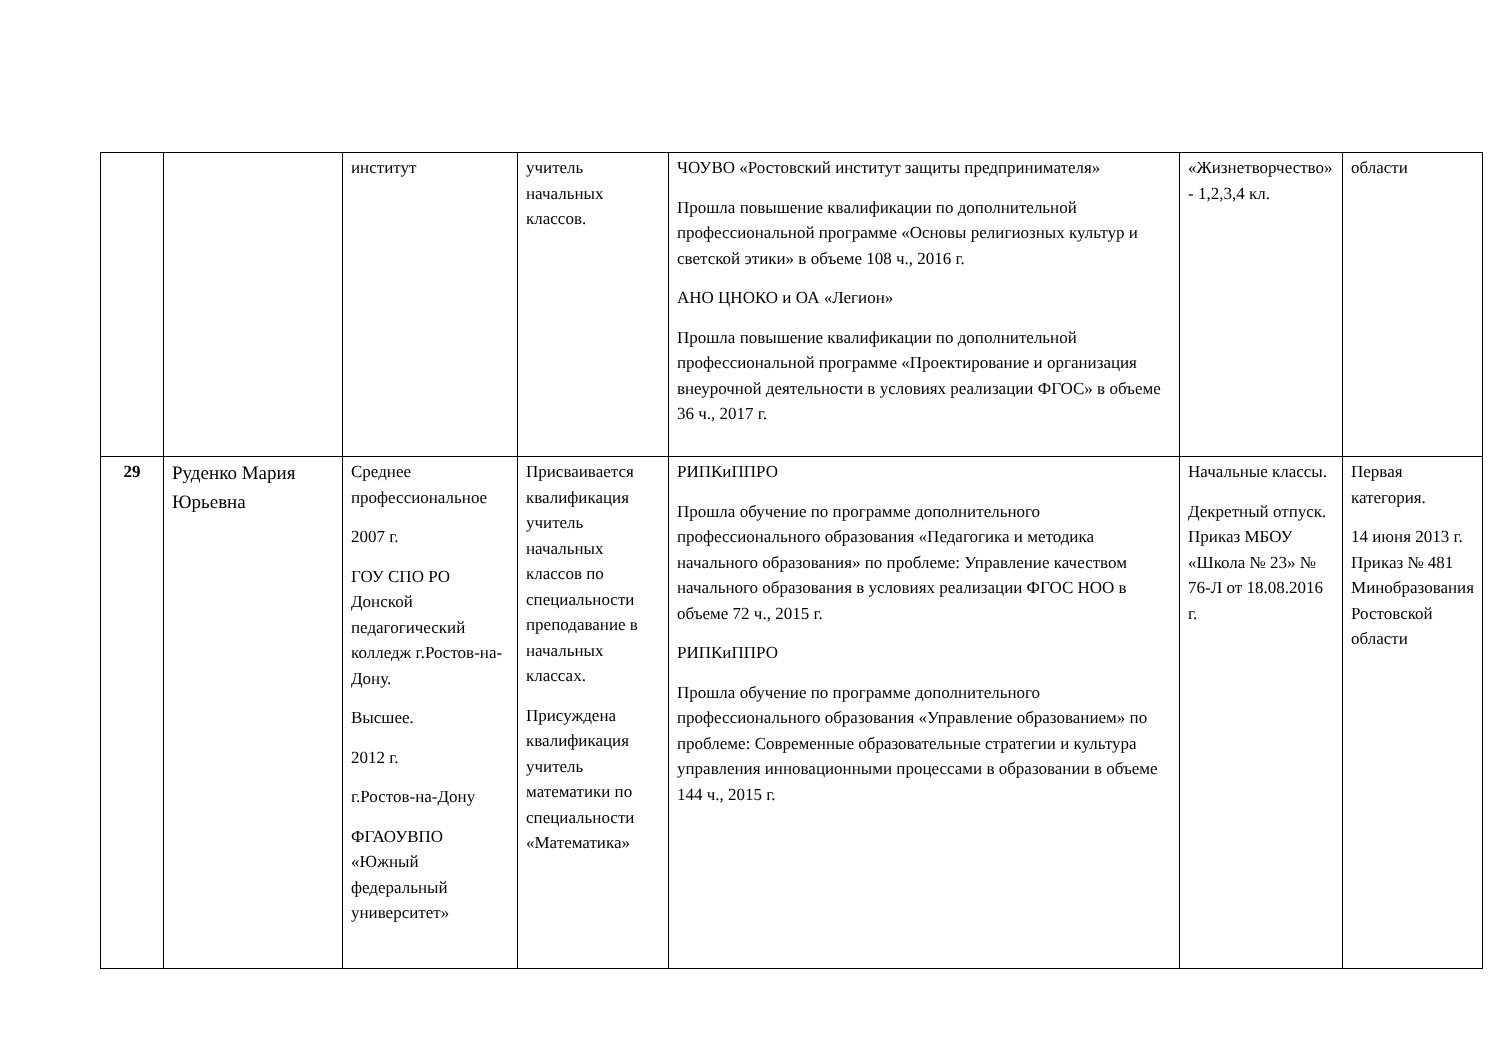| | | институт | учитель начальных классов. | ЧОУВО «Ростовский институт защиты предпринимателя» Прошла повышение квалификации по дополнительной профессиональной программе «Основы религиозных культур и светской этики» в объеме 108 ч., 2016 г. АНО ЦНОКО и ОА «Легион» Прошла повышение квалификации по дополнительной профессиональной программе «Проектирование и организация внеурочной деятельности в условиях реализации ФГОС» в объеме 36 ч., 2017 г. | «Жизнетворчество» - 1,2,3,4 кл. | области |
| 29 | Руденко Мария Юрьевна | Среднее профессиональное 2007 г. ГОУ СПО РО Донской педагогический колледж г.Ростов-на-Дону. Высшее. 2012 г. г.Ростов-на-Дону ФГАОУВПО «Южный федеральный университет» | Присваивается квалификация учитель начальных классов по специальности преподавание в начальных классах. Присуждена квалификация учитель математики по специальности «Математика» | РИПКиППРО Прошла обучение по программе дополнительного профессионального образования «Педагогика и методика начального образования» по проблеме: Управление качеством начального образования в условиях реализации ФГОС НОО в объеме 72 ч., 2015 г. РИПКиППРО Прошла обучение по программе дополнительного профессионального образования «Управление образованием» по проблеме: Современные образовательные стратегии и культура управления инновационными процессами в образовании в объеме 144 ч., 2015 г. | Начальные классы. Декретный отпуск. Приказ МБОУ «Школа № 23» № 76-Л от 18.08.2016 г. | Первая категория. 14 июня 2013 г. Приказ № 481 Минобразования Ростовской области |